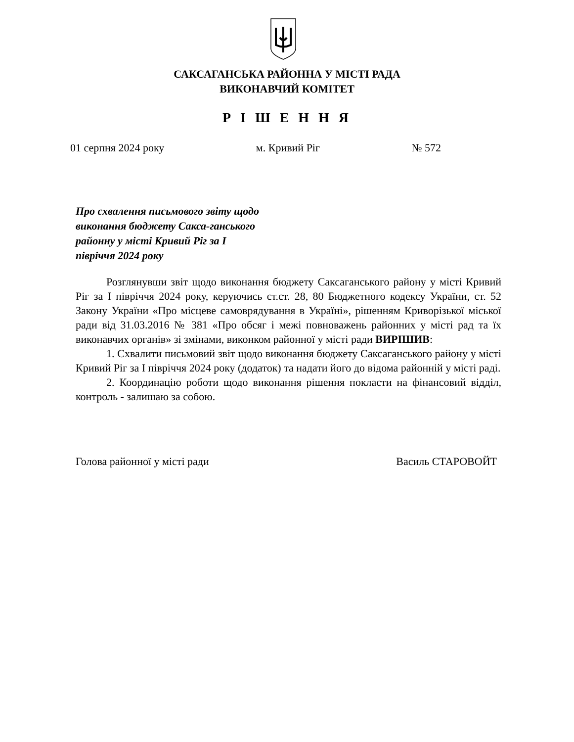САКСАГАНСЬКА РАЙОННА У МІСТІ РАДА
ВИКОНАВЧИЙ КОМІТЕТ
Р І Ш Е Н Н Я
01 серпня 2024 року м. Кривий Ріг № 572
Про схвалення письмового звіту щодо виконання бюджету Сакса-ганського районну у місті Кривий Ріг за І півріччя 2024 року
Розглянувши звіт щодо виконання бюджету Саксаганського району у місті Кривий Ріг за І півріччя 2024 року, керуючись ст.ст. 28, 80 Бюджетного кодексу України, ст. 52 Закону України «Про місцеве самоврядування в Україні», рішенням Криворізької міської ради від 31.03.2016 № 381 «Про обсяг і межі повноважень районних у місті рад та їх виконавчих органів» зі змінами, виконком районної у місті ради ВИРІШИВ:
1. Схвалити письмовий звіт щодо виконання бюджету Саксаганського району у місті Кривий Ріг за І півріччя 2024 року (додаток) та надати його до відома районній у місті раді.
2. Координацію роботи щодо виконання рішення покласти на фінансовий відділ, контроль - залишаю за собою.
Голова районної у місті ради Василь СТАРОВОЙТ